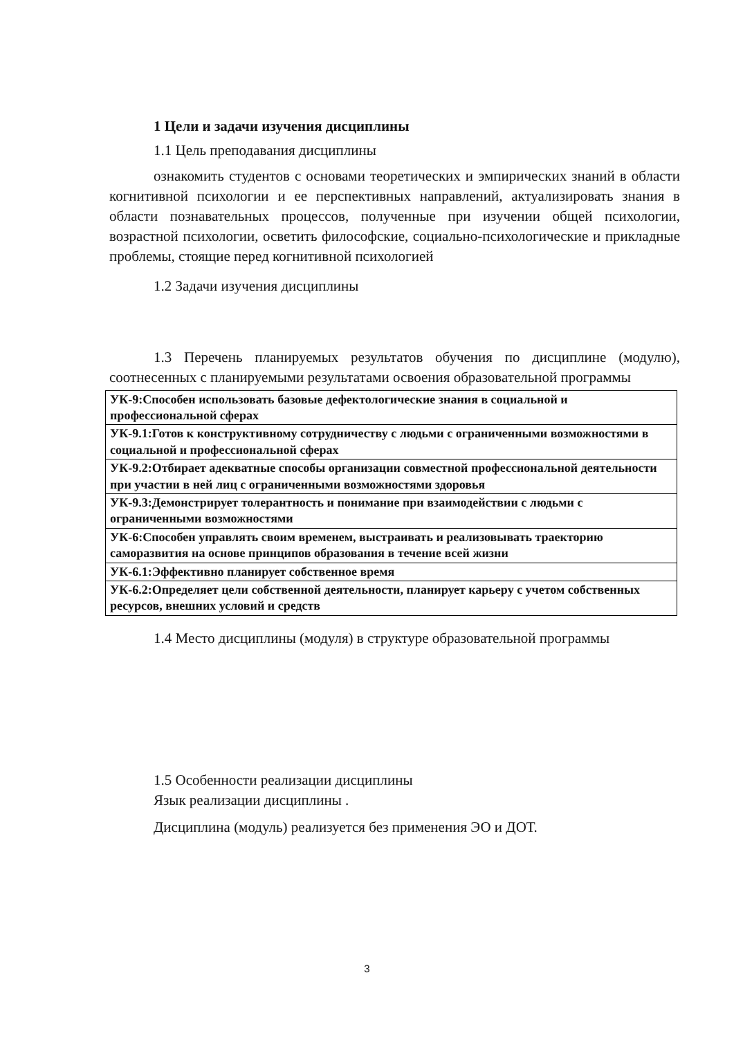1 Цели и задачи изучения дисциплины
1.1 Цель преподавания дисциплины
ознакомить студентов с основами теоретических и эмпирических знаний в области когнитивной психологии и ее перспективных направлений, актуализировать знания в области познавательных процессов, полученные при изучении общей психологии, возрастной психологии, осветить философские, социально-психологические и прикладные проблемы, стоящие перед когнитивной психологией
1.2 Задачи изучения дисциплины
1.3 Перечень планируемых результатов обучения по дисциплине (модулю), соотнесенных с планируемыми результатами освоения образовательной программы
| УК-9:Способен использовать базовые дефектологические знания в социальной и профессиональной сферах |
| УК-9.1:Готов к конструктивному сотрудничеству с людьми с ограниченными возможностями в социальной и профессиональной сферах |
| УК-9.2:Отбирает адекватные способы организации совместной профессиональной деятельности при участии в ней лиц с ограниченными возможностями здоровья |
| УК-9.3:Демонстрирует толерантность и понимание при взаимодействии с людьми с ограниченными возможностями |
| УК-6:Способен управлять своим временем, выстраивать и реализовывать траекторию саморазвития на основе принципов образования в течение всей жизни |
| УК-6.1:Эффективно планирует собственное время |
| УК-6.2:Определяет цели собственной деятельности, планирует карьеру с учетом собственных ресурсов, внешних условий и средств |
1.4 Место дисциплины (модуля) в структуре образовательной программы
1.5 Особенности реализации дисциплины
Язык реализации дисциплины .
Дисциплина (модуль) реализуется без применения ЭО и ДОТ.
3